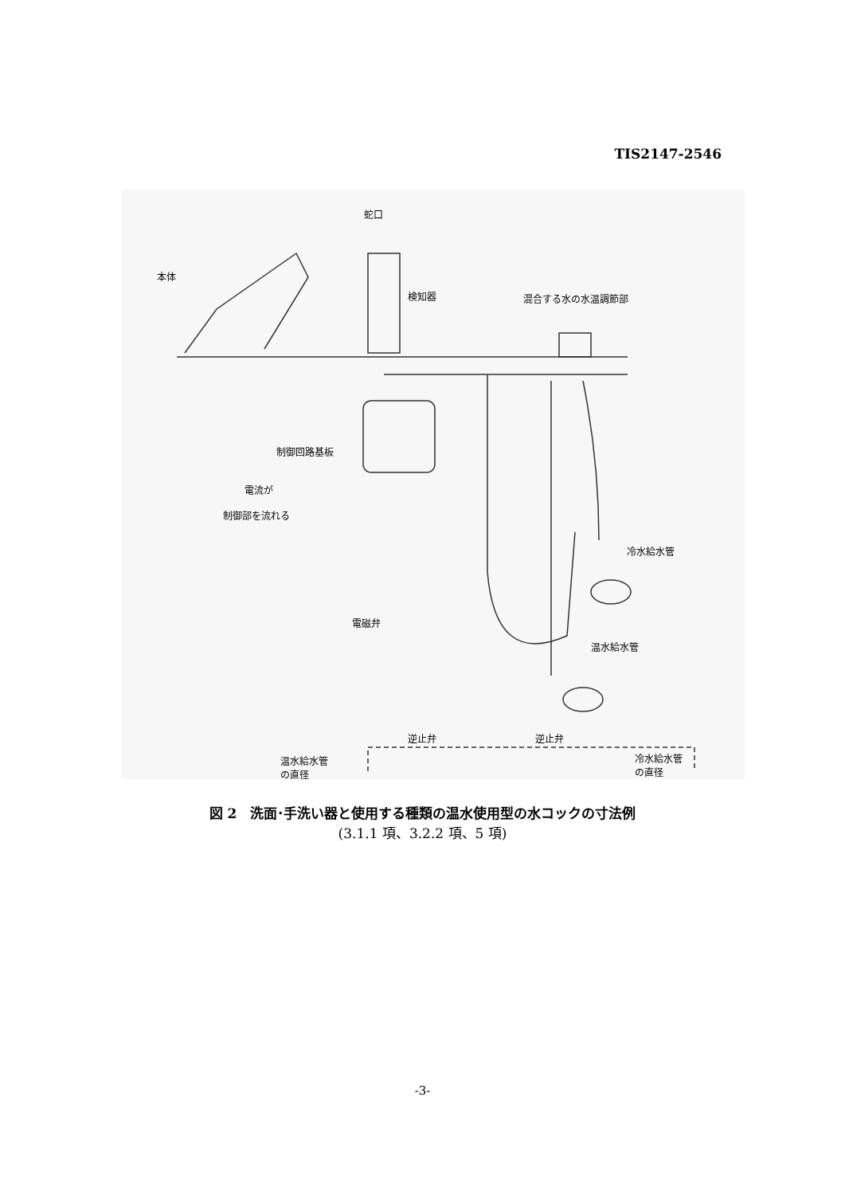TIS2147-2546
蛇口
本体
検知器 混合する水の水温調節部
制御回路基板
電流が
制御部を流れる
冷水給水管
電磁弁
温水給水管
逆止弁 逆止弁
温水給水管
の直径
冷水給水管
の直径
図 2　洗面･手洗い器と使用する種類の温水使用型の水コックの寸法例
(3.1.1 項、3.2.2 項、5 項)
-3-